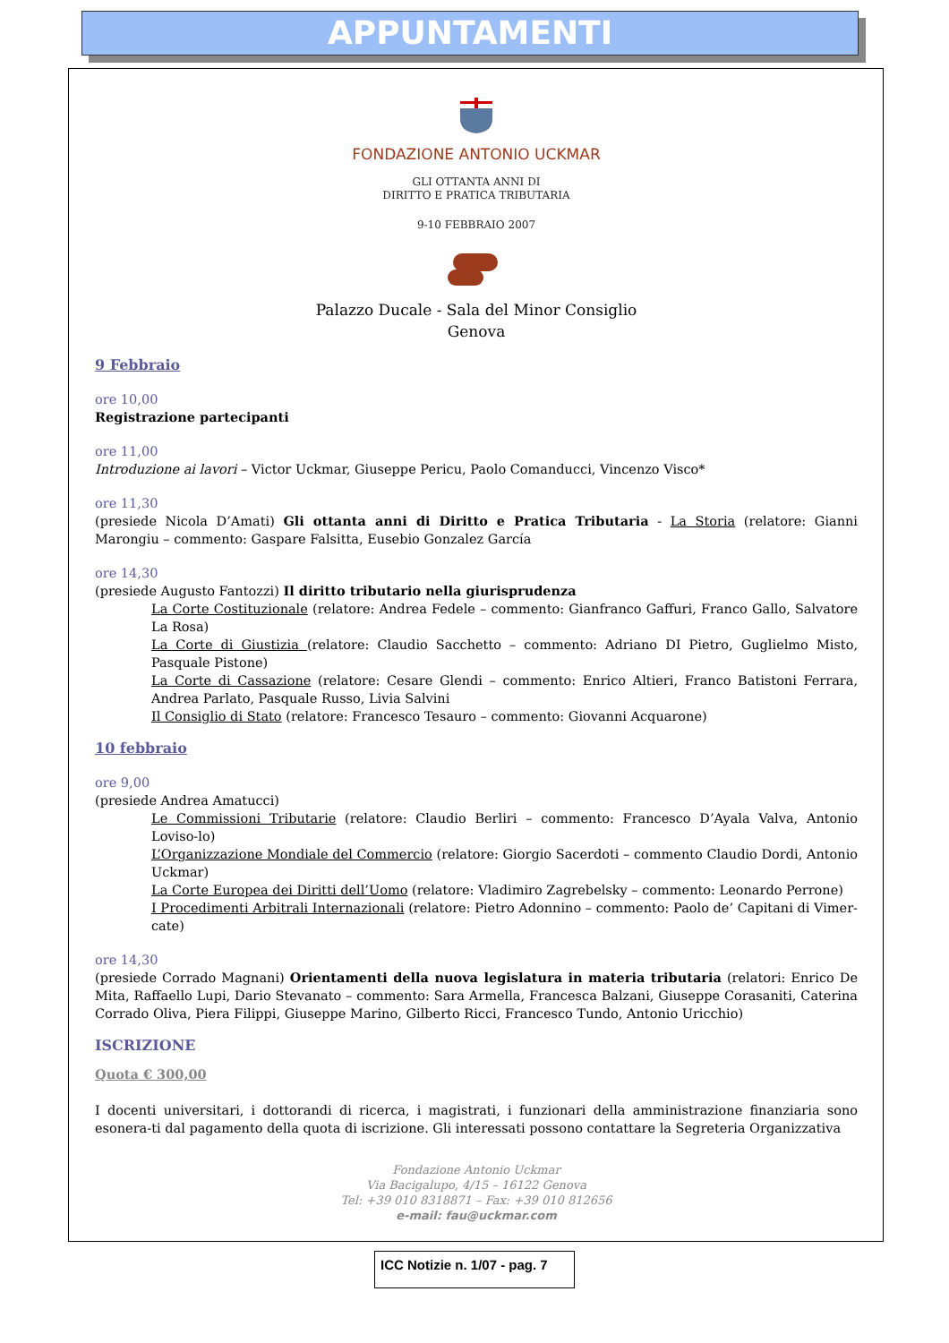APPUNTAMENTI
FONDAZIONE ANTONIO UCKMAR
GLI OTTANTA ANNI DI
DIRITTO E PRATICA TRIBUTARIA
9-10 FEBBRAIO 2007
Palazzo Ducale - Sala del Minor Consiglio
Genova
9 Febbraio
ore 10,00
Registrazione partecipanti
ore 11,00
Introduzione ai lavori – Victor Uckmar, Giuseppe Pericu, Paolo Comanducci, Vincenzo Visco*
ore 11,30
(presiede Nicola D’Amati) Gli ottanta anni di Diritto e Pratica Tributaria - La Storia (relatore: Gianni Marongiu – commento: Gaspare Falsitta, Eusebio Gonzalez García
ore 14,30
(presiede Augusto Fantozzi) Il diritto tributario nella giurisprudenza
La Corte Costituzionale (relatore: Andrea Fedele – commento: Gianfranco Gaffuri, Franco Gallo, Salvatore La Rosa)
La Corte di Giustizia (relatore: Claudio Sacchetto – commento: Adriano DI Pietro, Guglielmo Misto, Pasquale Pistone)
La Corte di Cassazione (relatore: Cesare Glendi – commento: Enrico Altieri, Franco Batistoni Ferrara, Andrea Parlato, Pasquale Russo, Livia Salvini
Il Consiglio di Stato (relatore: Francesco Tesauro – commento: Giovanni Acquarone)
10 febbraio
ore 9,00
(presiede Andrea Amatucci)
Le Commissioni Tributarie (relatore: Claudio Berliri – commento: Francesco D’Ayala Valva, Antonio Loviso-lo)
L’Organizzazione Mondiale del Commercio (relatore: Giorgio Sacerdoti – commento Claudio Dordi, Antonio Uckmar)
La Corte Europea dei Diritti dell’Uomo (relatore: Vladimiro Zagrebelsky – commento: Leonardo Perrone)
I Procedimenti Arbitrali Internazionali (relatore: Pietro Adonnino – commento: Paolo de’ Capitani di Vimer-cate)
ore 14,30
(presiede Corrado Magnani) Orientamenti della nuova legislatura in materia tributaria (relatori: Enrico De Mita, Raffaello Lupi, Dario Stevanato – commento: Sara Armella, Francesca Balzani, Giuseppe Corasaniti, Caterina Corrado Oliva, Piera Filippi, Giuseppe Marino, Gilberto Ricci, Francesco Tundo, Antonio Uricchio)
ISCRIZIONE
Quota € 300,00
I docenti universitari, i dottorandi di ricerca, i magistrati, i funzionari della amministrazione finanziaria sono esonera-ti dal pagamento della quota di iscrizione. Gli interessati possono contattare la Segreteria Organizzativa
Fondazione Antonio Uckmar
Via Bacigalupo, 4/15 – 16122 Genova
Tel: +39 010 8318871 – Fax: +39 010 812656
e-mail: fau@uckmar.com
ICC Notizie n. 1/07 - pag. 7